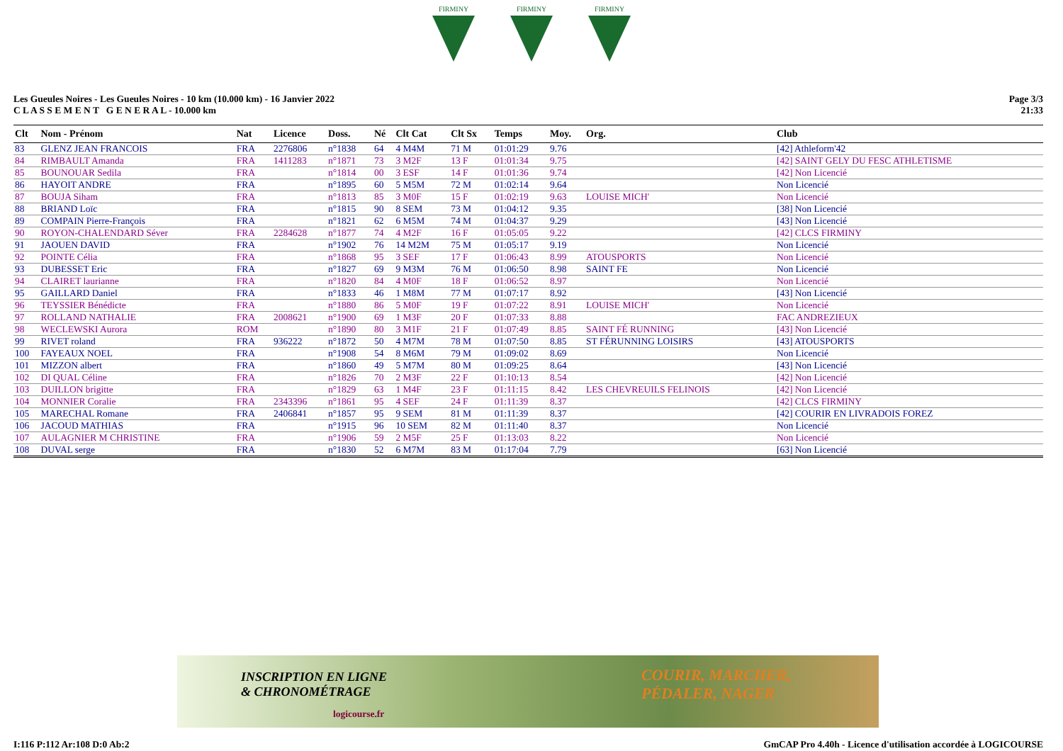FIRMINY
FIRMINY
FIRMINY
Les Gueules Noires - Les Gueules Noires - 10 km (10.000 km) - 16 Janvier 2022
C L A S S E M E N T G E N E R A L - 10.000 km
Page 3/3
21:33
| Clt | Nom - Prénom | Nat | Licence | Doss. | Né | Clt Cat | Clt Sx | Temps | Moy. | Org. | Club |
| --- | --- | --- | --- | --- | --- | --- | --- | --- | --- | --- | --- |
| 83 | GLENZ JEAN FRANCOIS | FRA | 2276806 | n°1838 | 64 | 4 M4M | 71 M | 01:01:29 | 9.76 | | [42] Athleform'42 |
| 84 | RIMBAULT Amanda | FRA | 1411283 | n°1871 | 73 | 3 M2F | 13 F | 01:01:34 | 9.75 | | [42] SAINT GELY DU FESC ATHLETISME |
| 85 | BOUNOUAR Sedila | FRA | | n°1814 | 00 | 3 ESF | 14 F | 01:01:36 | 9.74 | | [42] Non Licencié |
| 86 | HAYOIT ANDRE | FRA | | n°1895 | 60 | 5 M5M | 72 M | 01:02:14 | 9.64 | | Non Licencié |
| 87 | BOUJA Siham | FRA | | n°1813 | 85 | 3 M0F | 15 F | 01:02:19 | 9.63 | LOUISE MICH' | Non Licencié |
| 88 | BRIAND Loïc | FRA | | n°1815 | 90 | 8 SEM | 73 M | 01:04:12 | 9.35 | | [38] Non Licencié |
| 89 | COMPAIN Pierre-François | FRA | | n°1821 | 62 | 6 M5M | 74 M | 01:04:37 | 9.29 | | [43] Non Licencié |
| 90 | ROYON-CHALENDARD Séver | FRA | 2284628 | n°1877 | 74 | 4 M2F | 16 F | 01:05:05 | 9.22 | | [42] CLCS FIRMINY |
| 91 | JAOUEN DAVID | FRA | | n°1902 | 76 | 14 M2M | 75 M | 01:05:17 | 9.19 | | Non Licencié |
| 92 | POINTE Célia | FRA | | n°1868 | 95 | 3 SEF | 17 F | 01:06:43 | 8.99 | ATOUSPORTS | Non Licencié |
| 93 | DUBESSET Eric | FRA | | n°1827 | 69 | 9 M3M | 76 M | 01:06:50 | 8.98 | SAINT FE | Non Licencié |
| 94 | CLAIRET laurianne | FRA | | n°1820 | 84 | 4 M0F | 18 F | 01:06:52 | 8.97 | | Non Licencié |
| 95 | GAILLARD Daniel | FRA | | n°1833 | 46 | 1 M8M | 77 M | 01:07:17 | 8.92 | | [43] Non Licencié |
| 96 | TEYSSIER Bénédicte | FRA | | n°1880 | 86 | 5 M0F | 19 F | 01:07:22 | 8.91 | LOUISE MICH' | Non Licencié |
| 97 | ROLLAND NATHALIE | FRA | 2008621 | n°1900 | 69 | 1 M3F | 20 F | 01:07:33 | 8.88 | | FAC ANDREZIEUX |
| 98 | WECLEWSKI Aurora | ROM | | n°1890 | 80 | 3 M1F | 21 F | 01:07:49 | 8.85 | SAINT FÉ RUNNING | [43] Non Licencié |
| 99 | RIVET roland | FRA | 936222 | n°1872 | 50 | 4 M7M | 78 M | 01:07:50 | 8.85 | ST FÉRUNNING LOISIRS | [43] ATOUSPORTS |
| 100 | FAYEAUX NOEL | FRA | | n°1908 | 54 | 8 M6M | 79 M | 01:09:02 | 8.69 | | Non Licencié |
| 101 | MIZZON albert | FRA | | n°1860 | 49 | 5 M7M | 80 M | 01:09:25 | 8.64 | | [43] Non Licencié |
| 102 | DI QUAL Céline | FRA | | n°1826 | 70 | 2 M3F | 22 F | 01:10:13 | 8.54 | | [42] Non Licencié |
| 103 | DUILLON brigitte | FRA | | n°1829 | 63 | 1 M4F | 23 F | 01:11:15 | 8.42 | LES CHEVREUILS FELINOIS | [42] Non Licencié |
| 104 | MONNIER Coralie | FRA | 2343396 | n°1861 | 95 | 4 SEF | 24 F | 01:11:39 | 8.37 | | [42] CLCS FIRMINY |
| 105 | MARECHAL Romane | FRA | 2406841 | n°1857 | 95 | 9 SEM | 81 M | 01:11:39 | 8.37 | | [42] COURIR EN LIVRADOIS FOREZ |
| 106 | JACOUD MATHIAS | FRA | | n°1915 | 96 | 10 SEM | 82 M | 01:11:40 | 8.37 | | Non Licencié |
| 107 | AULAGNIER M CHRISTINE | FRA | | n°1906 | 59 | 2 M5F | 25 F | 01:13:03 | 8.22 | | Non Licencié |
| 108 | DUVAL serge | FRA | | n°1830 | 52 | 6 M7M | 83 M | 01:17:04 | 7.79 | | [63] Non Licencié |
INSCRIPTION EN LIGNE
& CHRONOMÉTRAGE
logicourse.fr
COURIR, MARCHER,
PÉDALER, NAGER
I:116 P:112 Ar:108 D:0 Ab:2 GmCAP Pro 4.40h - Licence d'utilisation accordée à LOGICOURSE